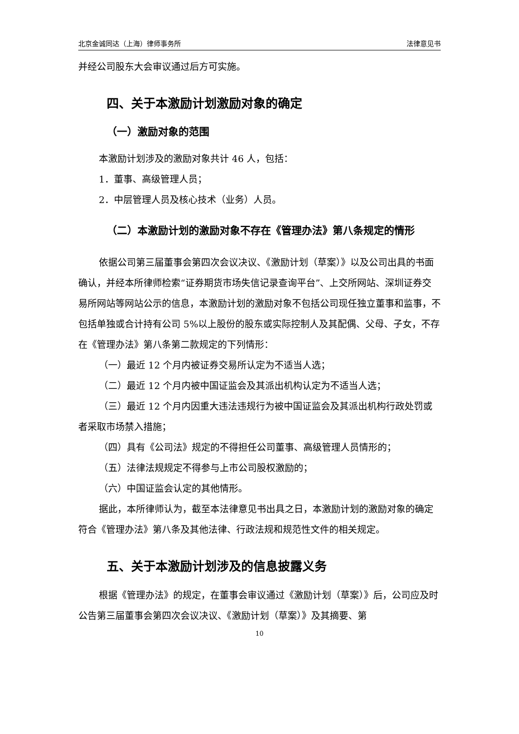北京金诚同达（上海）律师事务所 法律意见书
并经公司股东大会审议通过后方可实施。
四、关于本激励计划激励对象的确定
（一）激励对象的范围
本激励计划涉及的激励对象共计 46 人，包括：
1．董事、高级管理人员；
2．中层管理人员及核心技术（业务）人员。
（二）本激励计划的激励对象不存在《管理办法》第八条规定的情形
依据公司第三届董事会第四次会议决议、《激励计划（草案）》以及公司出具的书面确认，并经本所律师检索“证券期货市场失信记录查询平台”、上交所网站、深圳证券交易所网站等网站公示的信息，本激励计划的激励对象不包括公司现任独立董事和监事，不包括单独或合计持有公司 5%以上股份的股东或实际控制人及其配偶、父母、子女，不存在《管理办法》第八条第二款规定的下列情形：
（一）最近 12 个月内被证券交易所认定为不适当人选；
（二）最近 12 个月内被中国证监会及其派出机构认定为不适当人选；
（三）最近 12 个月内因重大违法违规行为被中国证监会及其派出机构行政处罚或者采取市场禁入措施；
（四）具有《公司法》规定的不得担任公司董事、高级管理人员情形的；
（五）法律法规规定不得参与上市公司股权激励的；
（六）中国证监会认定的其他情形。
据此，本所律师认为，截至本法律意见书出具之日，本激励计划的激励对象的确定符合《管理办法》第八条及其他法律、行政法规和规范性文件的相关规定。
五、关于本激励计划涉及的信息披露义务
根据《管理办法》的规定，在董事会审议通过《激励计划（草案）》后，公司应及时公告第三届董事会第四次会议决议、《激励计划（草案）》及其摘要、第
10